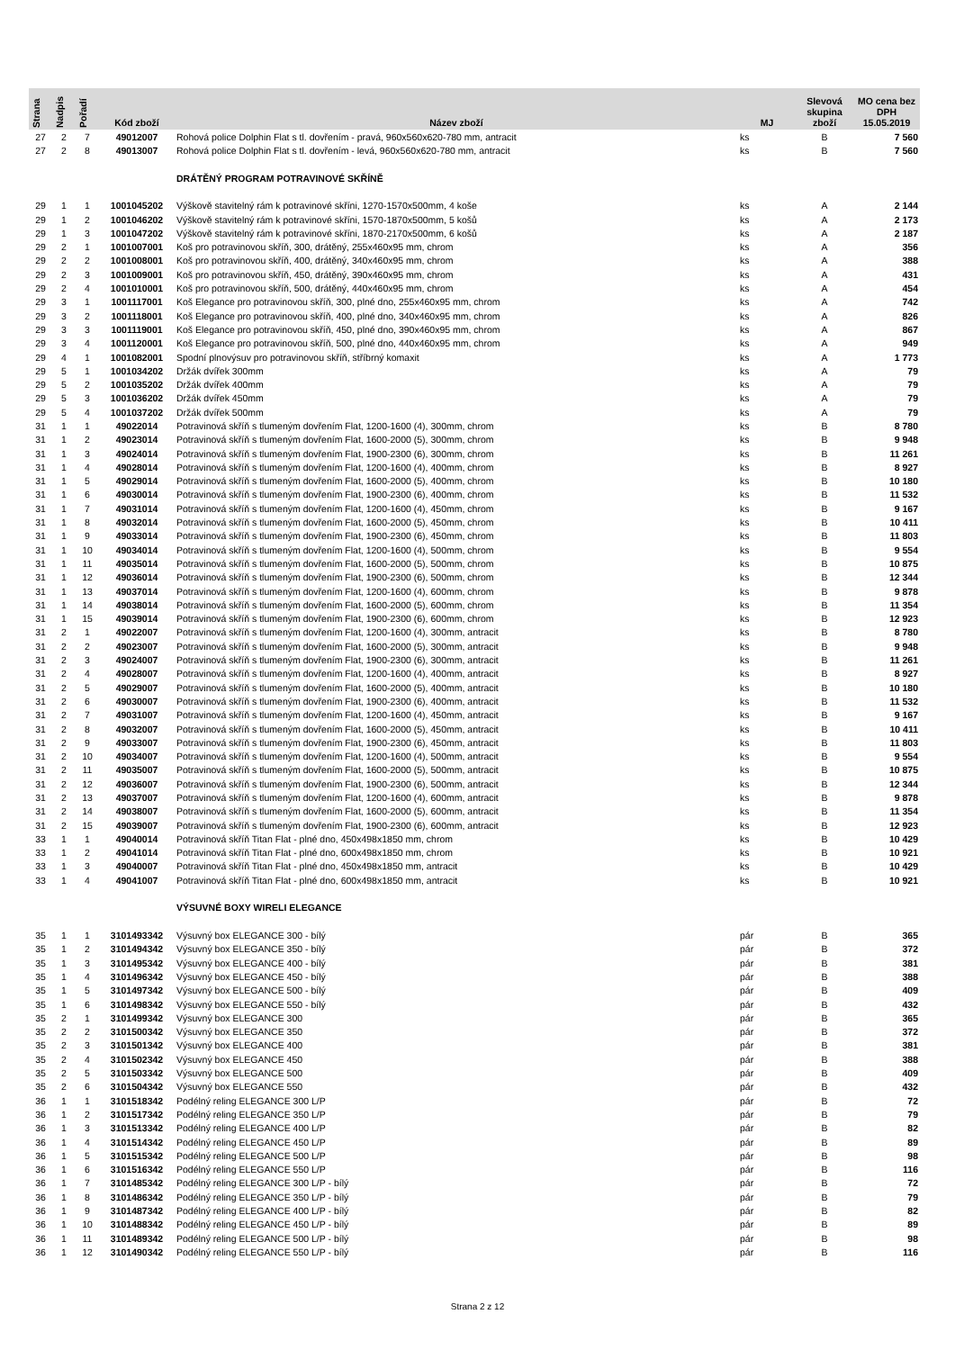| Strana | Nadpis | Pořadí | Kód zboží | Název zboží | MJ | Slevová skupina zboží | MO cena bez DPH 15.05.2019 |
| --- | --- | --- | --- | --- | --- | --- | --- |
| 27 | 2 | 7 | 49012007 | Rohová police Dolphin Flat s tl. dovřením - pravá, 960x560x620-780 mm, antracit | ks | B | 7 560 |
| 27 | 2 | 8 | 49013007 | Rohová police Dolphin Flat s tl. dovřením - levá, 960x560x620-780 mm, antracit | ks | B | 7 560 |
| | | | | DRÁTĚNÝ PROGRAM POTRAVINOVÉ SKŘÍNĚ | | | |
| 29 | 1 | 1 | 1001045202 | Výškově stavitelný rám k potravinové skříni, 1270-1570x500mm, 4 koše | ks | A | 2 144 |
| 29 | 1 | 2 | 1001046202 | Výškově stavitelný rám k potravinové skříni, 1570-1870x500mm, 5 košů | ks | A | 2 173 |
| 29 | 1 | 3 | 1001047202 | Výškově stavitelný rám k potravinové skříni, 1870-2170x500mm, 6 košů | ks | A | 2 187 |
| 29 | 2 | 1 | 1001007001 | Koš pro potravinovou skříň, 300, drátěný, 255x460x95 mm, chrom | ks | A | 356 |
| 29 | 2 | 2 | 1001008001 | Koš pro potravinovou skříň, 400, drátěný, 340x460x95 mm, chrom | ks | A | 388 |
| 29 | 2 | 3 | 1001009001 | Koš pro potravinovou skříň, 450, drátěný, 390x460x95 mm, chrom | ks | A | 431 |
| 29 | 2 | 4 | 1001010001 | Koš pro potravinovou skříň, 500, drátěný, 440x460x95 mm, chrom | ks | A | 454 |
| 29 | 3 | 1 | 1001117001 | Koš Elegance pro potravinovou skříň, 300, plné dno, 255x460x95 mm, chrom | ks | A | 742 |
| 29 | 3 | 2 | 1001118001 | Koš Elegance pro potravinovou skříň, 400, plné dno, 340x460x95 mm, chrom | ks | A | 826 |
| 29 | 3 | 3 | 1001119001 | Koš Elegance pro potravinovou skříň, 450, plné dno, 390x460x95 mm, chrom | ks | A | 867 |
| 29 | 3 | 4 | 1001120001 | Koš Elegance pro potravinovou skříň, 500, plné dno, 440x460x95 mm, chrom | ks | A | 949 |
| 29 | 4 | 1 | 1001082001 | Spodní plnovýsuv pro potravinovou skříň, stříbrný komaxit | ks | A | 1 773 |
| 29 | 5 | 1 | 1001034202 | Držák dvířek 300mm | ks | A | 79 |
| 29 | 5 | 2 | 1001035202 | Držák dvířek 400mm | ks | A | 79 |
| 29 | 5 | 3 | 1001036202 | Držák dvířek 450mm | ks | A | 79 |
| 29 | 5 | 4 | 1001037202 | Držák dvířek 500mm | ks | A | 79 |
| 31 | 1 | 1 | 49022014 | Potravinová skříň s tlumeným dovřením Flat, 1200-1600 (4), 300mm, chrom | ks | B | 8 780 |
| 31 | 1 | 2 | 49023014 | Potravinová skříň s tlumeným dovřením Flat, 1600-2000 (5), 300mm, chrom | ks | B | 9 948 |
| 31 | 1 | 3 | 49024014 | Potravinová skříň s tlumeným dovřením Flat, 1900-2300 (6), 300mm, chrom | ks | B | 11 261 |
| 31 | 1 | 4 | 49028014 | Potravinová skříň s tlumeným dovřením Flat, 1200-1600 (4), 400mm, chrom | ks | B | 8 927 |
| 31 | 1 | 5 | 49029014 | Potravinová skříň s tlumeným dovřením Flat, 1600-2000 (5), 400mm, chrom | ks | B | 10 180 |
| 31 | 1 | 6 | 49030014 | Potravinová skříň s tlumeným dovřením Flat, 1900-2300 (6), 400mm, chrom | ks | B | 11 532 |
| 31 | 1 | 7 | 49031014 | Potravinová skříň s tlumeným dovřením Flat, 1200-1600 (4), 450mm, chrom | ks | B | 9 167 |
| 31 | 1 | 8 | 49032014 | Potravinová skříň s tlumeným dovřením Flat, 1600-2000 (5), 450mm, chrom | ks | B | 10 411 |
| 31 | 1 | 9 | 49033014 | Potravinová skříň s tlumeným dovřením Flat, 1900-2300 (6), 450mm, chrom | ks | B | 11 803 |
| 31 | 1 | 10 | 49034014 | Potravinová skříň s tlumeným dovřením Flat, 1200-1600 (4), 500mm, chrom | ks | B | 9 554 |
| 31 | 1 | 11 | 49035014 | Potravinová skříň s tlumeným dovřením Flat, 1600-2000 (5), 500mm, chrom | ks | B | 10 875 |
| 31 | 1 | 12 | 49036014 | Potravinová skříň s tlumeným dovřením Flat, 1900-2300 (6), 500mm, chrom | ks | B | 12 344 |
| 31 | 1 | 13 | 49037014 | Potravinová skříň s tlumeným dovřením Flat, 1200-1600 (4), 600mm, chrom | ks | B | 9 878 |
| 31 | 1 | 14 | 49038014 | Potravinová skříň s tlumeným dovřením Flat, 1600-2000 (5), 600mm, chrom | ks | B | 11 354 |
| 31 | 1 | 15 | 49039014 | Potravinová skříň s tlumeným dovřením Flat, 1900-2300 (6), 600mm, chrom | ks | B | 12 923 |
| 31 | 2 | 1 | 49022007 | Potravinová skříň s tlumeným dovřením Flat, 1200-1600 (4), 300mm, antracit | ks | B | 8 780 |
| 31 | 2 | 2 | 49023007 | Potravinová skříň s tlumeným dovřením Flat, 1600-2000 (5), 300mm, antracit | ks | B | 9 948 |
| 31 | 2 | 3 | 49024007 | Potravinová skříň s tlumeným dovřením Flat, 1900-2300 (6), 300mm, antracit | ks | B | 11 261 |
| 31 | 2 | 4 | 49028007 | Potravinová skříň s tlumeným dovřením Flat, 1200-1600 (4), 400mm, antracit | ks | B | 8 927 |
| 31 | 2 | 5 | 49029007 | Potravinová skříň s tlumeným dovřením Flat, 1600-2000 (5), 400mm, antracit | ks | B | 10 180 |
| 31 | 2 | 6 | 49030007 | Potravinová skříň s tlumeným dovřením Flat, 1900-2300 (6), 400mm, antracit | ks | B | 11 532 |
| 31 | 2 | 7 | 49031007 | Potravinová skříň s tlumeným dovřením Flat, 1200-1600 (4), 450mm, antracit | ks | B | 9 167 |
| 31 | 2 | 8 | 49032007 | Potravinová skříň s tlumeným dovřením Flat, 1600-2000 (5), 450mm, antracit | ks | B | 10 411 |
| 31 | 2 | 9 | 49033007 | Potravinová skříň s tlumeným dovřením Flat, 1900-2300 (6), 450mm, antracit | ks | B | 11 803 |
| 31 | 2 | 10 | 49034007 | Potravinová skříň s tlumeným dovřením Flat, 1200-1600 (4), 500mm, antracit | ks | B | 9 554 |
| 31 | 2 | 11 | 49035007 | Potravinová skříň s tlumeným dovřením Flat, 1600-2000 (5), 500mm, antracit | ks | B | 10 875 |
| 31 | 2 | 12 | 49036007 | Potravinová skříň s tlumeným dovřením Flat, 1900-2300 (6), 500mm, antracit | ks | B | 12 344 |
| 31 | 2 | 13 | 49037007 | Potravinová skříň s tlumeným dovřením Flat, 1200-1600 (4), 600mm, antracit | ks | B | 9 878 |
| 31 | 2 | 14 | 49038007 | Potravinová skříň s tlumeným dovřením Flat, 1600-2000 (5), 600mm, antracit | ks | B | 11 354 |
| 31 | 2 | 15 | 49039007 | Potravinová skříň s tlumeným dovřením Flat, 1900-2300 (6), 600mm, antracit | ks | B | 12 923 |
| 33 | 1 | 1 | 49040014 | Potravinová skříň Titan Flat - plné dno, 450x498x1850 mm, chrom | ks | B | 10 429 |
| 33 | 1 | 2 | 49041014 | Potravinová skříň Titan Flat - plné dno, 600x498x1850 mm, chrom | ks | B | 10 921 |
| 33 | 1 | 3 | 49040007 | Potravinová skříň Titan Flat - plné dno, 450x498x1850 mm, antracit | ks | B | 10 429 |
| 33 | 1 | 4 | 49041007 | Potravinová skříň Titan Flat - plné dno, 600x498x1850 mm, antracit | ks | B | 10 921 |
| | | | | VÝSUVNÉ BOXY WIRELI ELEGANCE | | | |
| 35 | 1 | 1 | 3101493342 | Výsuvný box ELEGANCE 300 - bílý | pár | B | 365 |
| 35 | 1 | 2 | 3101494342 | Výsuvný box ELEGANCE 350 - bílý | pár | B | 372 |
| 35 | 1 | 3 | 3101495342 | Výsuvný box ELEGANCE 400 - bílý | pár | B | 381 |
| 35 | 1 | 4 | 3101496342 | Výsuvný box ELEGANCE 450 - bílý | pár | B | 388 |
| 35 | 1 | 5 | 3101497342 | Výsuvný box ELEGANCE 500 - bílý | pár | B | 409 |
| 35 | 1 | 6 | 3101498342 | Výsuvný box ELEGANCE 550 - bílý | pár | B | 432 |
| 35 | 2 | 1 | 3101499342 | Výsuvný box ELEGANCE 300 | pár | B | 365 |
| 35 | 2 | 2 | 3101500342 | Výsuvný box ELEGANCE 350 | pár | B | 372 |
| 35 | 2 | 3 | 3101501342 | Výsuvný box ELEGANCE 400 | pár | B | 381 |
| 35 | 2 | 4 | 3101502342 | Výsuvný box ELEGANCE 450 | pár | B | 388 |
| 35 | 2 | 5 | 3101503342 | Výsuvný box ELEGANCE 500 | pár | B | 409 |
| 35 | 2 | 6 | 3101504342 | Výsuvný box ELEGANCE 550 | pár | B | 432 |
| 36 | 1 | 1 | 3101518342 | Podélný reling ELEGANCE 300 L/P | pár | B | 72 |
| 36 | 1 | 2 | 3101517342 | Podélný reling ELEGANCE 350 L/P | pár | B | 79 |
| 36 | 1 | 3 | 3101513342 | Podélný reling ELEGANCE 400 L/P | pár | B | 82 |
| 36 | 1 | 4 | 3101514342 | Podélný reling ELEGANCE 450 L/P | pár | B | 89 |
| 36 | 1 | 5 | 3101515342 | Podélný reling ELEGANCE 500 L/P | pár | B | 98 |
| 36 | 1 | 6 | 3101516342 | Podélný reling ELEGANCE 550 L/P | pár | B | 116 |
| 36 | 1 | 7 | 3101485342 | Podélný reling ELEGANCE 300 L/P - bílý | pár | B | 72 |
| 36 | 1 | 8 | 3101486342 | Podélný reling ELEGANCE 350 L/P - bílý | pár | B | 79 |
| 36 | 1 | 9 | 3101487342 | Podélný reling ELEGANCE 400 L/P - bílý | pár | B | 82 |
| 36 | 1 | 10 | 3101488342 | Podélný reling ELEGANCE 450 L/P - bílý | pár | B | 89 |
| 36 | 1 | 11 | 3101489342 | Podélný reling ELEGANCE 500 L/P - bílý | pár | B | 98 |
| 36 | 1 | 12 | 3101490342 | Podélný reling ELEGANCE 550 L/P - bílý | pár | B | 116 |
Strana 2 z 12